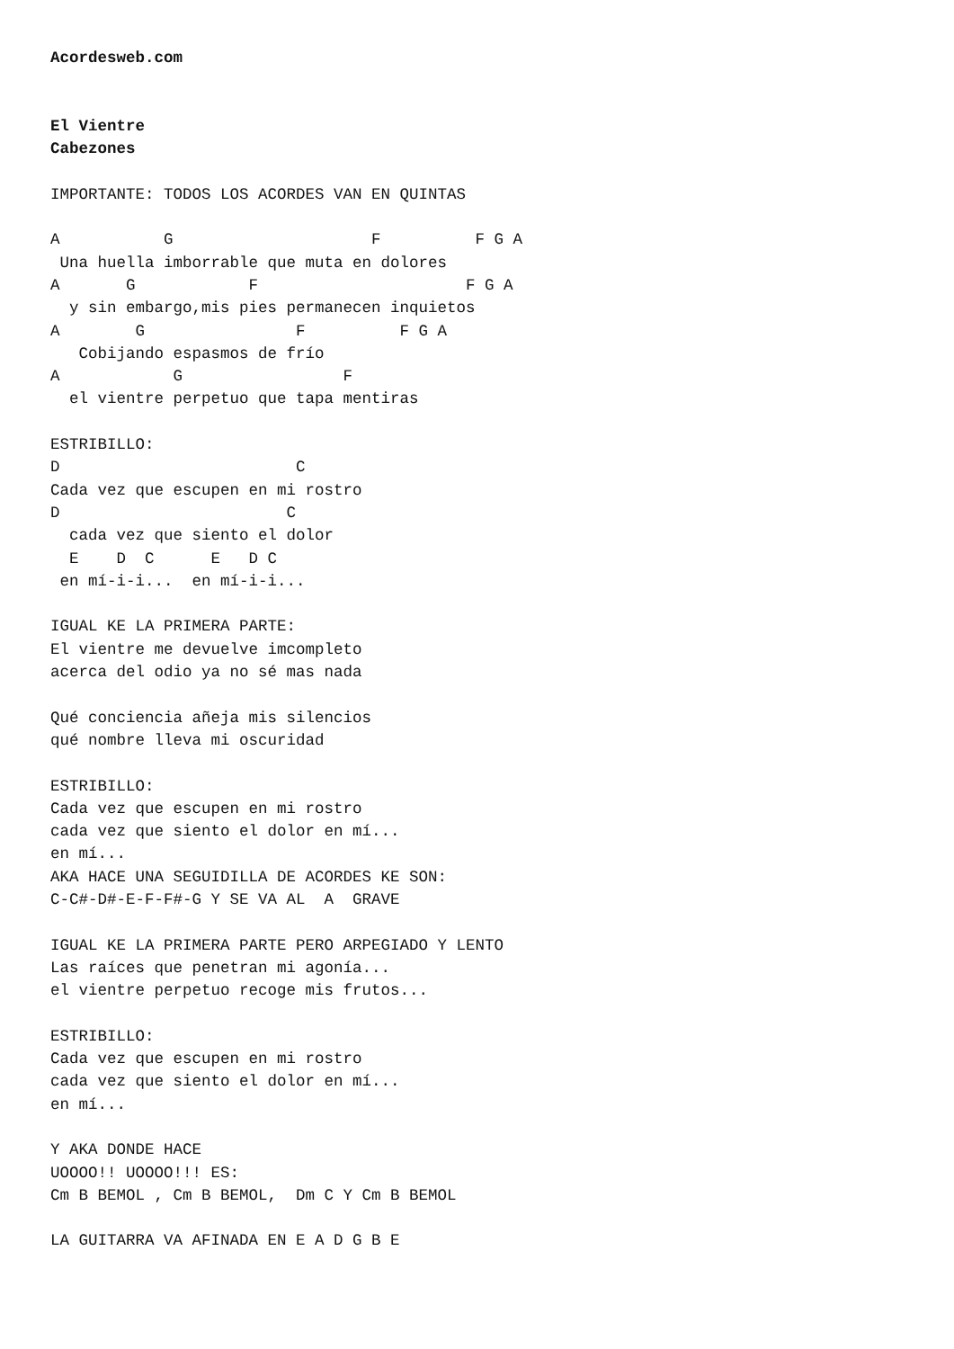Acordesweb.com


El Vientre
Cabezones

IMPORTANTE: TODOS LOS ACORDES VAN EN QUINTAS

A           G                     F          F G A
 Una huella imborrable que muta en dolores
A       G            F                      F G A
  y sin embargo,mis pies permanecen inquietos
A        G                F          F G A
   Cobijando espasmos de frío
A            G                 F
  el vientre perpetuo que tapa mentiras

ESTRIBILLO:
D                         C
Cada vez que escupen en mi rostro
D                        C
  cada vez que siento el dolor
  E    D  C      E   D C
 en mí-i-i...  en mí-i-i...

IGUAL KE LA PRIMERA PARTE:
El vientre me devuelve imcompleto
acerca del odio ya no sé mas nada

Qué conciencia añeja mis silencios
qué nombre lleva mi oscuridad

ESTRIBILLO:
Cada vez que escupen en mi rostro
cada vez que siento el dolor en mí...
en mí...
AKA HACE UNA SEGUIDILLA DE ACORDES KE SON:
C-C#-D#-E-F-F#-G Y SE VA AL  A  GRAVE

IGUAL KE LA PRIMERA PARTE PERO ARPEGIADO Y LENTO
Las raíces que penetran mi agonía...
el vientre perpetuo recoge mis frutos...

ESTRIBILLO:
Cada vez que escupen en mi rostro
cada vez que siento el dolor en mí...
en mí...

Y AKA DONDE HACE
UOOOO!! UOOOO!!! ES:
Cm B BEMOL , Cm B BEMOL,  Dm C Y Cm B BEMOL

LA GUITARRA VA AFINADA EN E A D G B E